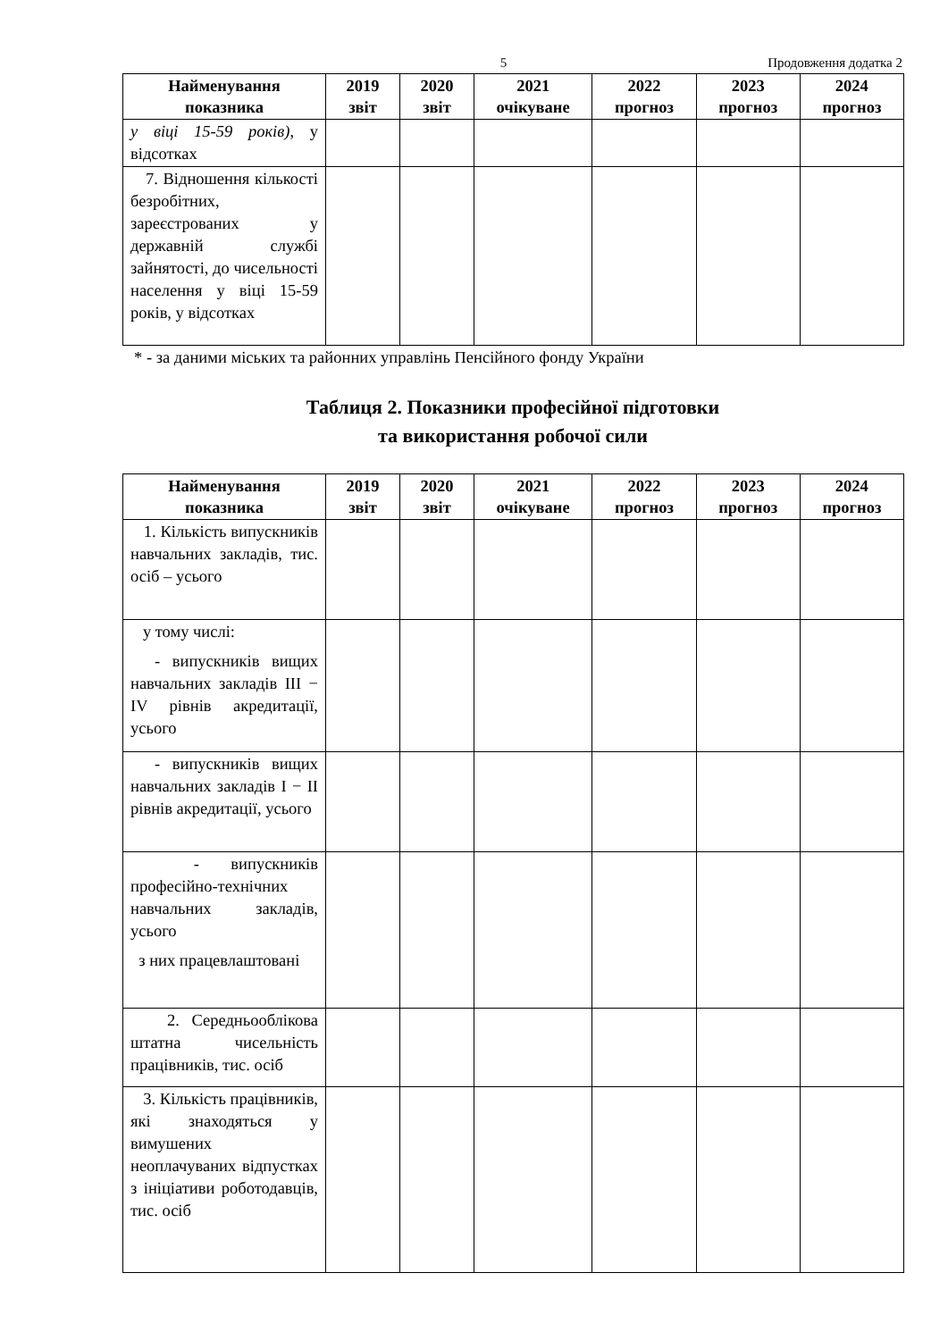5 Продовження додатка 2
| Найменування показника | 2019 звіт | 2020 звіт | 2021 очікуване | 2022 прогноз | 2023 прогноз | 2024 прогноз |
| --- | --- | --- | --- | --- | --- | --- |
| у віці 15-59 років) , у відсотках | | | | | | |
| 7. Відношення кількості безробітних, зареєстрованих у державній службі зайнятості, до чисельності населення у віці 15-59 років, у відсотках | | | | | | |
* - за даними міських та районних управлінь Пенсійного фонду України
Таблиця 2. Показники професійної підготовки
та використання робочої сили
| Найменування показника | 2019 звіт | 2020 звіт | 2021 очікуване | 2022 прогноз | 2023 прогноз | 2024 прогноз |
| --- | --- | --- | --- | --- | --- | --- |
| 1. Кількість випускників навчальних закладів, тис. осіб – усього | | | | | | |
| у тому числі: - випускників вищих навчальних закладів III − IV рівнів акредитації, усього | | | | | | |
| - випускників вищих навчальних закладів I − II рівнів акредитації, усього | | | | | | |
| - випускників професійно-технічних навчальних закладів, усього з них працевлаштовані | | | | | | |
| 2. Середньооблікова штатна чисельність працівників, тис. осіб | | | | | | |
| 3. Кількість працівників, які знаходяться у вимушених неоплачуваних відпустках з ініціативи роботодавців, тис. осіб | | | | | | |